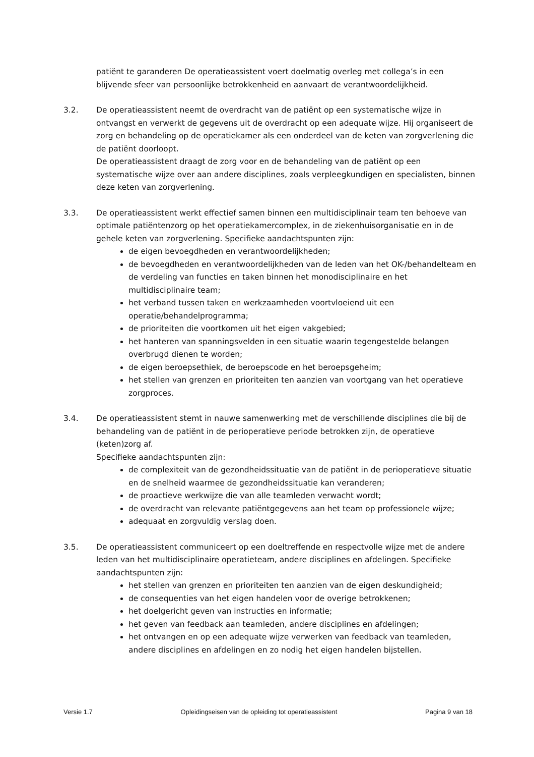patiënt te garanderen De operatieassistent voert doelmatig overleg met collega’s in een blijvende sfeer van persoonlijke betrokkenheid en aanvaart de verantwoordelijkheid.
3.2. De operatieassistent neemt de overdracht van de patiënt op een systematische wijze in ontvangst en verwerkt de gegevens uit de overdracht op een adequate wijze. Hij organiseert de zorg en behandeling op de operatiekamer als een onderdeel van de keten van zorgverlening die de patiënt doorloopt.
De operatieassistent draagt de zorg voor en de behandeling van de patiënt op een systematische wijze over aan andere disciplines, zoals verpleegkundigen en specialisten, binnen deze keten van zorgverlening.
3.3. De operatieassistent werkt effectief samen binnen een multidisciplinair team ten behoeve van optimale patiëntenzorg op het operatiekamercomplex, in de ziekenhuisorganisatie en in de gehele keten van zorgverlening. Specifieke aandachtspunten zijn:
de eigen bevoegdheden en verantwoordelijkheden;
de bevoegdheden en verantwoordelijkheden van de leden van het OK-/behandelteam en de verdeling van functies en taken binnen het monodisciplinaire en het multidisciplinaire team;
het verband tussen taken en werkzaamheden voortvloeiend uit een operatie/behandelprogramma;
de prioriteiten die voortkomen uit het eigen vakgebied;
het hanteren van spanningsvelden in een situatie waarin tegengestelde belangen overbrugd dienen te worden;
de eigen beroepsethiek, de beroepscode en het beroepsgeheim;
het stellen van grenzen en prioriteiten ten aanzien van voortgang van het operatieve zorgproces.
3.4. De operatieassistent stemt in nauwe samenwerking met de verschillende disciplines die bij de behandeling van de patiënt in de perioperatieve periode betrokken zijn, de operatieve (keten)zorg af.
Specifieke aandachtspunten zijn:
de complexiteit van de gezondheidssituatie van de patiënt in de perioperatieve situatie en de snelheid waarmee de gezondheidssituatie kan veranderen;
de proactieve werkwijze die van alle teamleden verwacht wordt;
de overdracht van relevante patiëntgegevens aan het team op professionele wijze;
adequaat en zorgvuldig verslag doen.
3.5. De operatieassistent communiceert op een doeltreffende en respectvolle wijze met de andere leden van het multidisciplinaire operatieteam, andere disciplines en afdelingen. Specifieke aandachtspunten zijn:
het stellen van grenzen en prioriteiten ten aanzien van de eigen deskundigheid;
de consequenties van het eigen handelen voor de overige betrokkenen;
het doelgericht geven van instructies en informatie;
het geven van feedback aan teamleden, andere disciplines en afdelingen;
het ontvangen en op een adequate wijze verwerken van feedback van teamleden, andere disciplines en afdelingen en zo nodig het eigen handelen bijstellen.
Versie 1.7 Opleidingseisen van de opleiding tot operatieassistent Pagina 9 van 18